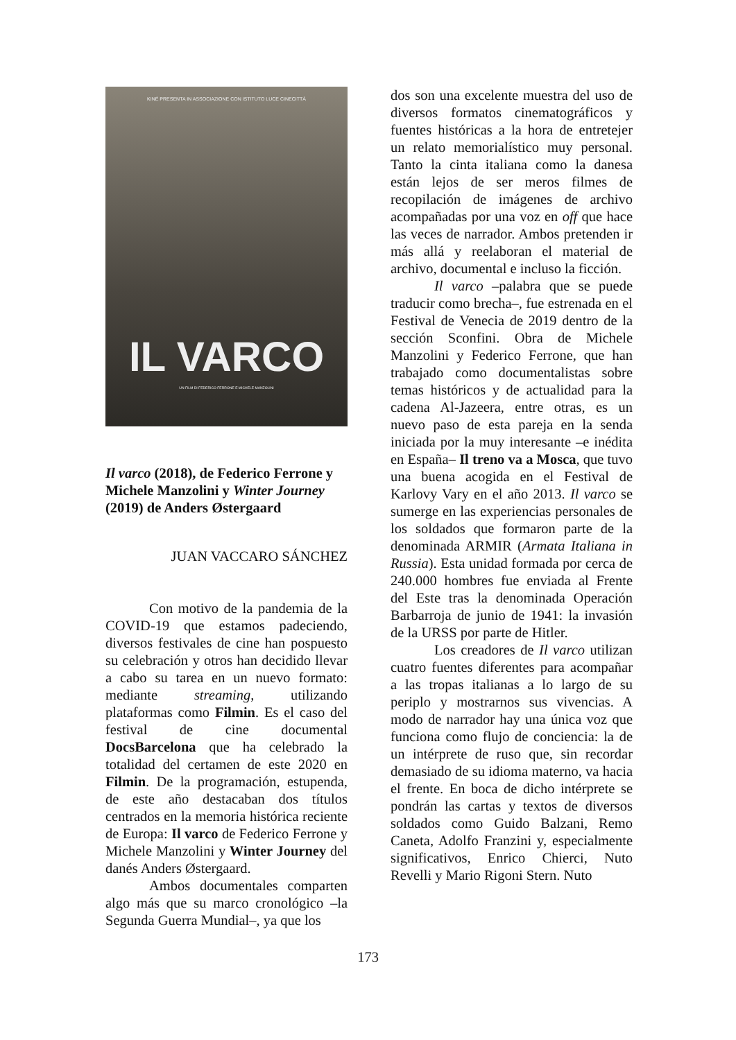KINÉ PRESENTA IN ASSOCIAZIONE CON ISTITUTO LUCE CINECITTÀ
IL VARCO
UN FILM DI FEDERICO FERRONE E MICHELE MANZOLINI
Il varco (2018), de Federico Ferrone y Michele Manzolini y Winter Journey (2019) de Anders Østergaard
JUAN VACCARO SÁNCHEZ
Con motivo de la pandemia de la COVID-19 que estamos padeciendo, diversos festivales de cine han pospuesto su celebración y otros han decidido llevar a cabo su tarea en un nuevo formato: mediante streaming, utilizando plataformas como Filmin. Es el caso del festival de cine documental DocsBarcelona que ha celebrado la totalidad del certamen de este 2020 en Filmin. De la programación, estupenda, de este año destacaban dos títulos centrados en la memoria histórica reciente de Europa: Il varco de Federico Ferrone y Michele Manzolini y Winter Journey del danés Anders Østergaard.
Ambos documentales comparten algo más que su marco cronológico –la Segunda Guerra Mundial–, ya que los
dos son una excelente muestra del uso de diversos formatos cinematográficos y fuentes históricas a la hora de entretejer un relato memorialístico muy personal. Tanto la cinta italiana como la danesa están lejos de ser meros filmes de recopilación de imágenes de archivo acompañadas por una voz en off que hace las veces de narrador. Ambos pretenden ir más allá y reelaboran el material de archivo, documental e incluso la ficción.
Il varco –palabra que se puede traducir como brecha–, fue estrenada en el Festival de Venecia de 2019 dentro de la sección Sconfini. Obra de Michele Manzolini y Federico Ferrone, que han trabajado como documentalistas sobre temas históricos y de actualidad para la cadena Al-Jazeera, entre otras, es un nuevo paso de esta pareja en la senda iniciada por la muy interesante –e inédita en España– Il treno va a Mosca, que tuvo una buena acogida en el Festival de Karlovy Vary en el año 2013. Il varco se sumerge en las experiencias personales de los soldados que formaron parte de la denominada ARMIR (Armata Italiana in Russia). Esta unidad formada por cerca de 240.000 hombres fue enviada al Frente del Este tras la denominada Operación Barbarroja de junio de 1941: la invasión de la URSS por parte de Hitler.
Los creadores de Il varco utilizan cuatro fuentes diferentes para acompañar a las tropas italianas a lo largo de su periplo y mostrarnos sus vivencias. A modo de narrador hay una única voz que funciona como flujo de conciencia: la de un intérprete de ruso que, sin recordar demasiado de su idioma materno, va hacia el frente. En boca de dicho intérprete se pondrán las cartas y textos de diversos soldados como Guido Balzani, Remo Caneta, Adolfo Franzini y, especialmente significativos, Enrico Chierci, Nuto Revelli y Mario Rigoni Stern. Nuto
173